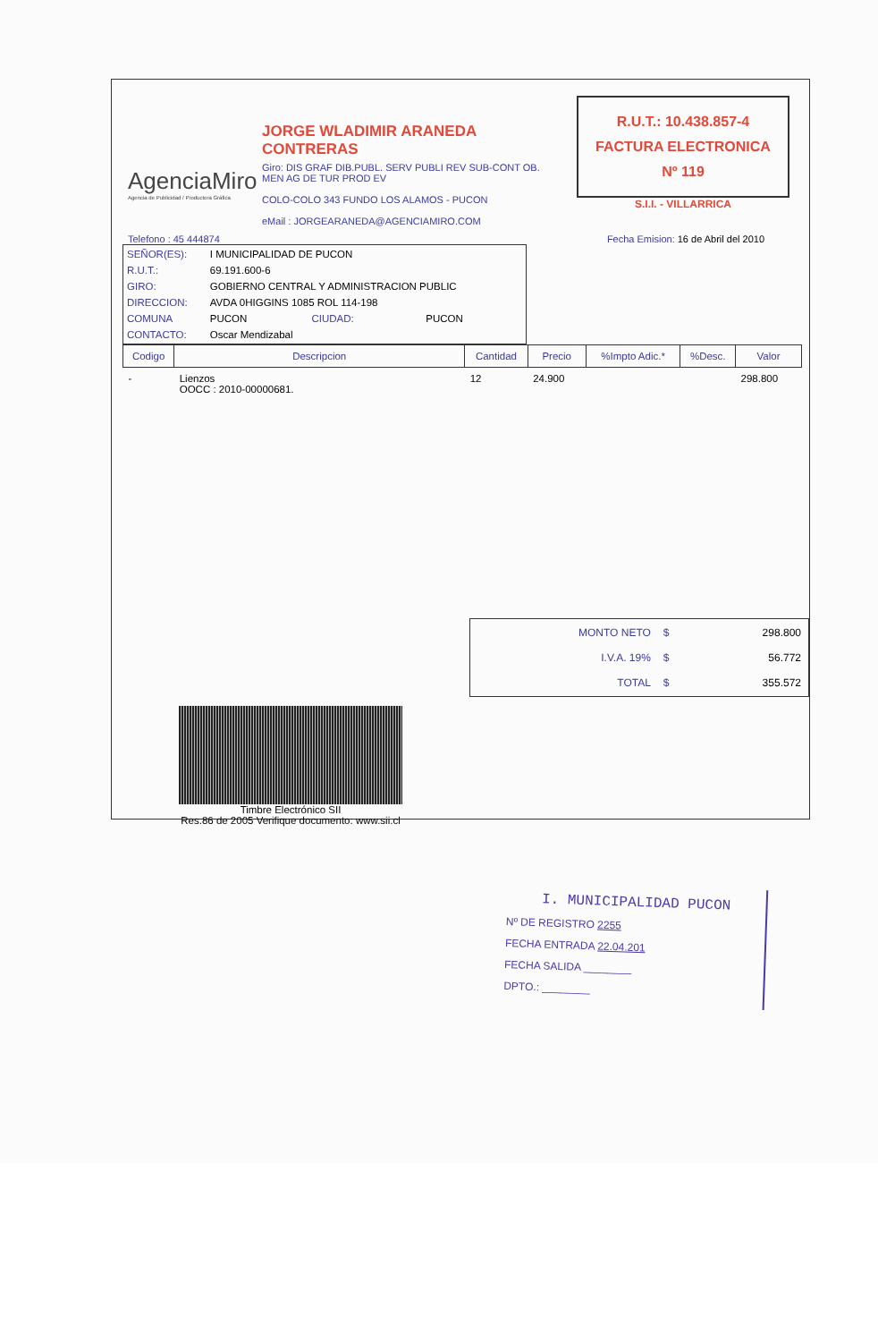AgenciaMiro
Agencia de Publicidad / Productora Gráfica
JORGE WLADIMIR ARANEDA CONTRERAS
Giro: DIS GRAF DIB.PUBL. SERV PUBLI REV SUB-CONT OB. MEN AG DE TUR PROD EV
COLO-COLO 343 FUNDO LOS ALAMOS - PUCON
eMail : JORGEARANEDA@AGENCIAMIRO.COM
R.U.T.: 10.438.857-4
FACTURA ELECTRONICA
Nº 119
S.I.I. - VILLARRICA
Telefono : 45 444874 Fecha Emision: 16 de Abril del 2010
| SEÑOR(ES): | I MUNICIPALIDAD DE PUCON | | |
| R.U.T.: | 69.191.600-6 | | |
| GIRO: | GOBIERNO CENTRAL Y ADMINISTRACION PUBLIC | | |
| DIRECCION: | AVDA 0HIGGINS 1085 ROL 114-198 | | |
| COMUNA | PUCON | CIUDAD: | PUCON |
| CONTACTO: | Oscar Mendizabal | | |
| Codigo | Descripcion | Cantidad | Precio | %Impto Adic.* | %Desc. | Valor |
| --- | --- | --- | --- | --- | --- | --- |
| - | Lienzos OOCC : 2010-00000681. | 12 | 24.900 | | | 298.800 |
| MONTO NETO | $ | 298.800 |
| I.V.A. 19% | $ | 56.772 |
| TOTAL | $ | 355.572 |
Timbre Electrónico SII
Res.86 de 2005 Verifique documento: www.sii.cl
I. MUNICIPALIDAD PUCON
Nº DE REGISTRO 2255
FECHA ENTRADA 22.04.201
FECHA SALIDA ________
DPTO.: ________